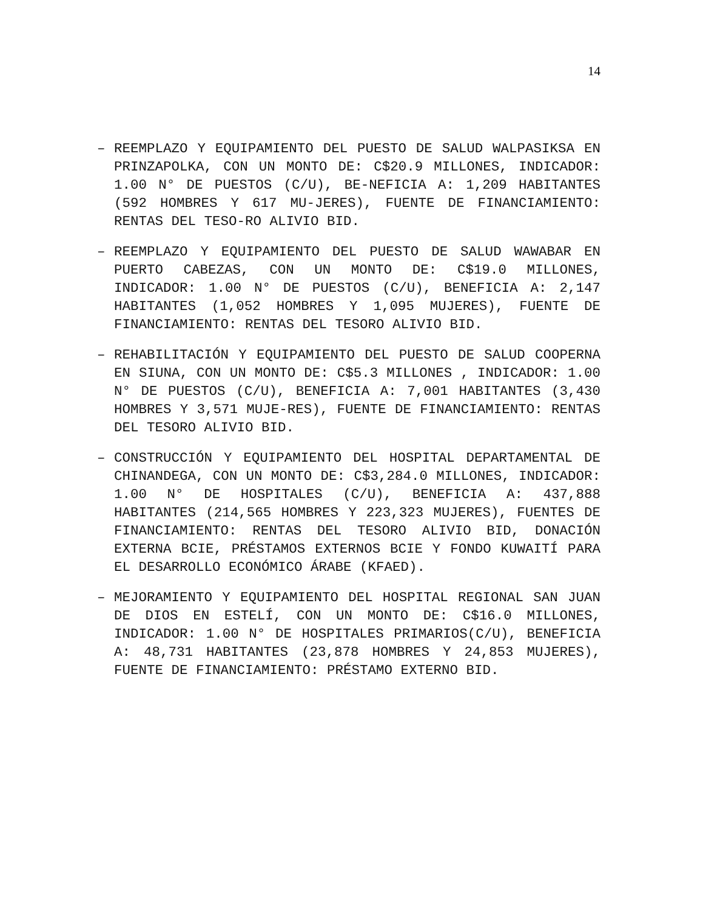14
– REEMPLAZO Y EQUIPAMIENTO DEL PUESTO DE SALUD WALPASIKSA EN PRINZAPOLKA, CON UN MONTO DE: C$20.9 MILLONES, INDICADOR: 1.00 N° DE PUESTOS (C/U), BE-NEFICIA A: 1,209 HABITANTES (592 HOMBRES Y 617 MU-JERES), FUENTE DE FINANCIAMIENTO: RENTAS DEL TESO-RO ALIVIO BID.
– REEMPLAZO Y EQUIPAMIENTO DEL PUESTO DE SALUD WAWABAR EN PUERTO CABEZAS, CON UN MONTO DE: C$19.0 MILLONES, INDICADOR: 1.00 N° DE PUESTOS (C/U), BENEFICIA A: 2,147 HABITANTES (1,052 HOMBRES Y 1,095 MUJERES), FUENTE DE FINANCIAMIENTO: RENTAS DEL TESORO ALIVIO BID.
– REHABILITACIÓN Y EQUIPAMIENTO DEL PUESTO DE SALUD COOPERNA EN SIUNA, CON UN MONTO DE: C$5.3 MILLONES , INDICADOR: 1.00 N° DE PUESTOS (C/U), BENEFICIA A: 7,001 HABITANTES (3,430 HOMBRES Y 3,571 MUJE-RES), FUENTE DE FINANCIAMIENTO: RENTAS DEL TESORO ALIVIO BID.
– CONSTRUCCIÓN Y EQUIPAMIENTO DEL HOSPITAL DEPARTAMENTAL DE CHINANDEGA, CON UN MONTO DE: C$3,284.0 MILLONES, INDICADOR: 1.00 N° DE HOSPITALES (C/U), BENEFICIA A: 437,888 HABITANTES (214,565 HOMBRES Y 223,323 MUJERES), FUENTES DE FINANCIAMIENTO: RENTAS DEL TESORO ALIVIO BID, DONACIÓN EXTERNA BCIE, PRÉSTAMOS EXTERNOS BCIE Y FONDO KUWAITÍ PARA EL DESARROLLO ECONÓMICO ÁRABE (KFAED).
– MEJORAMIENTO Y EQUIPAMIENTO DEL HOSPITAL REGIONAL SAN JUAN DE DIOS EN ESTELÍ, CON UN MONTO DE: C$16.0 MILLONES, INDICADOR: 1.00 N° DE HOSPITALES PRIMARIOS(C/U), BENEFICIA A: 48,731 HABITANTES (23,878 HOMBRES Y 24,853 MUJERES), FUENTE DE FINANCIAMIENTO: PRÉSTAMO EXTERNO BID.